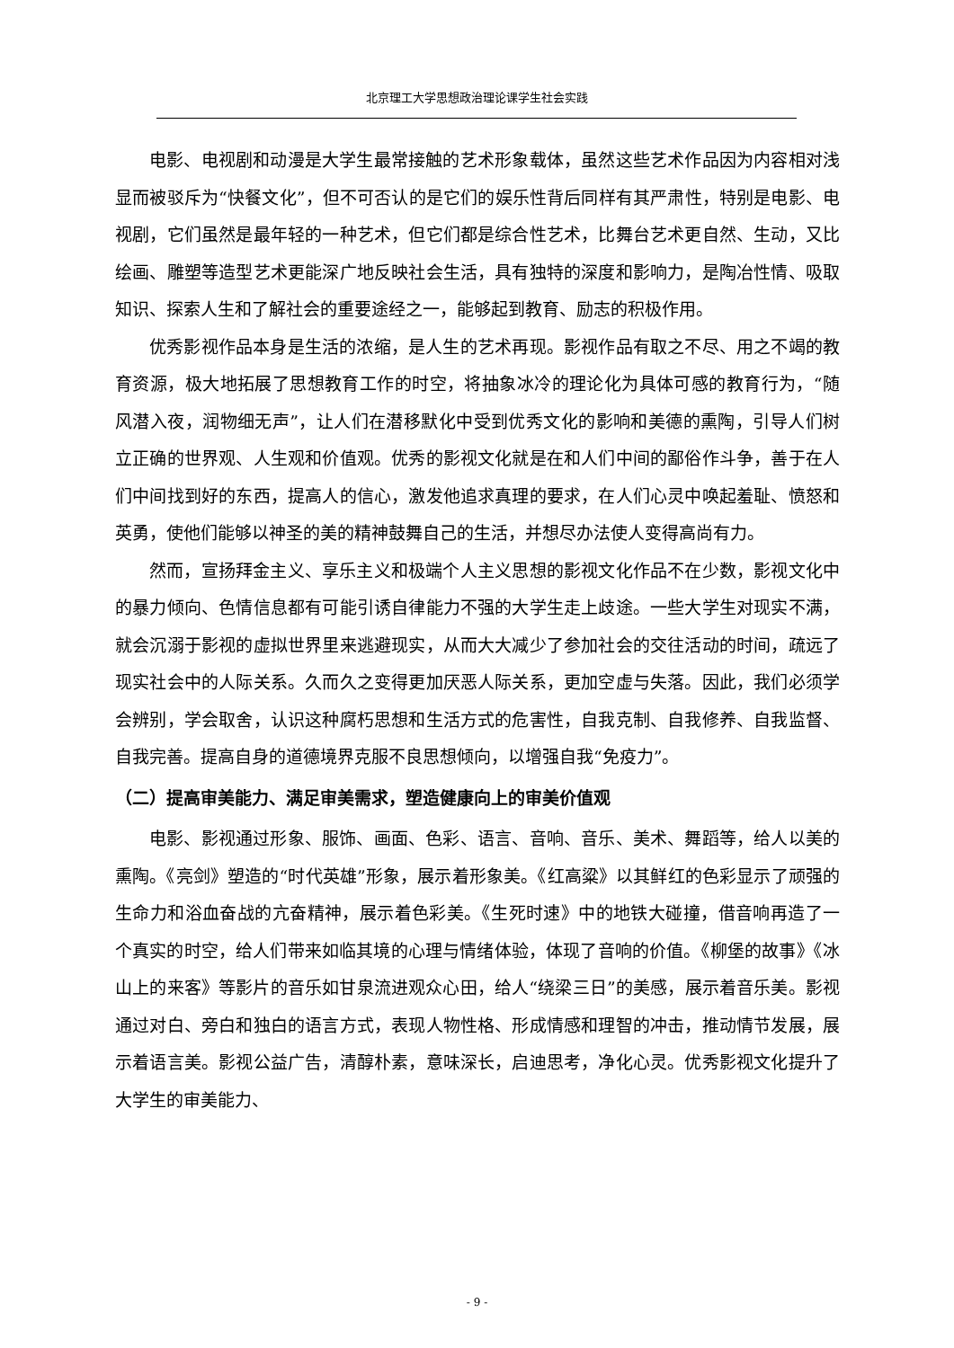北京理工大学思想政治理论课学生社会实践
电影、电视剧和动漫是大学生最常接触的艺术形象载体，虽然这些艺术作品因为内容相对浅显而被驳斥为“快餐文化”，但不可否认的是它们的娱乐性背后同样有其严肃性，特别是电影、电视剧，它们虽然是最年轻的一种艺术，但它们都是综合性艺术，比舞台艺术更自然、生动，又比绘画、雕塑等造型艺术更能深广地反映社会生活，具有独特的深度和影响力，是陶冶性情、吸取知识、探索人生和了解社会的重要途经之一，能够起到教育、励志的积极作用。
优秀影视作品本身是生活的浓缩，是人生的艺术再现。影视作品有取之不尽、用之不竭的教育资源，极大地拓展了思想教育工作的时空，将抽象冰冷的理论化为具体可感的教育行为，“随风潜入夜，润物细无声”，让人们在潜移默化中受到优秀文化的影响和美德的熏陶，引导人们树立正确的世界观、人生观和价值观。优秀的影视文化就是在和人们中间的鄙俗作斗争，善于在人们中间找到好的东西，提高人的信心，激发他追求真理的要求，在人们心灵中唤起羞耻、愤怒和英勇，使他们能够以神圣的美的精神鼓舞自己的生活，并想尽办法使人变得高尚有力。
然而，宣扬拜金主义、享乐主义和极端个人主义思想的影视文化作品不在少数，影视文化中的暴力倾向、色情信息都有可能引诱自律能力不强的大学生走上歧途。一些大学生对现实不满，就会沉溺于影视的虚拟世界里来逃避现实，从而大大减少了参加社会的交往活动的时间，疏远了现实社会中的人际关系。久而久之变得更加厌恶人际关系，更加空虚与失落。因此，我们必须学会辨别，学会取舍，认识这种腐朽思想和生活方式的危害性，自我克制、自我修养、自我监督、自我完善。提高自身的道德境界克服不良思想倾向，以增强自我“免疫力”。
（二）提高审美能力、满足审美需求，塑造健康向上的审美价值观
电影、影视通过形象、服饰、画面、色彩、语言、音响、音乐、美术、舞蹈等，给人以美的熏陶。《亮剑》塑造的“时代英雄”形象，展示着形象美。《红高粱》以其鲜红的色彩显示了顽强的生命力和浴血奋战的亢奋精神，展示着色彩美。《生死时速》中的地铁大碰撞，借音响再造了一个真实的时空，给人们带来如临其境的心理与情绪体验，体现了音响的价值。《柳堡的故事》《冰山上的来客》等影片的音乐如甘泉流进观众心田，给人“绕梁三日”的美感，展示着音乐美。影视通过对白、旁白和独白的语言方式，表现人物性格、形成情感和理智的冲击，推动情节发展，展示着语言美。影视公益广告，清醇朴素，意味深长，启迪思考，净化心灵。优秀影视文化提升了大学生的审美能力、
- 9 -